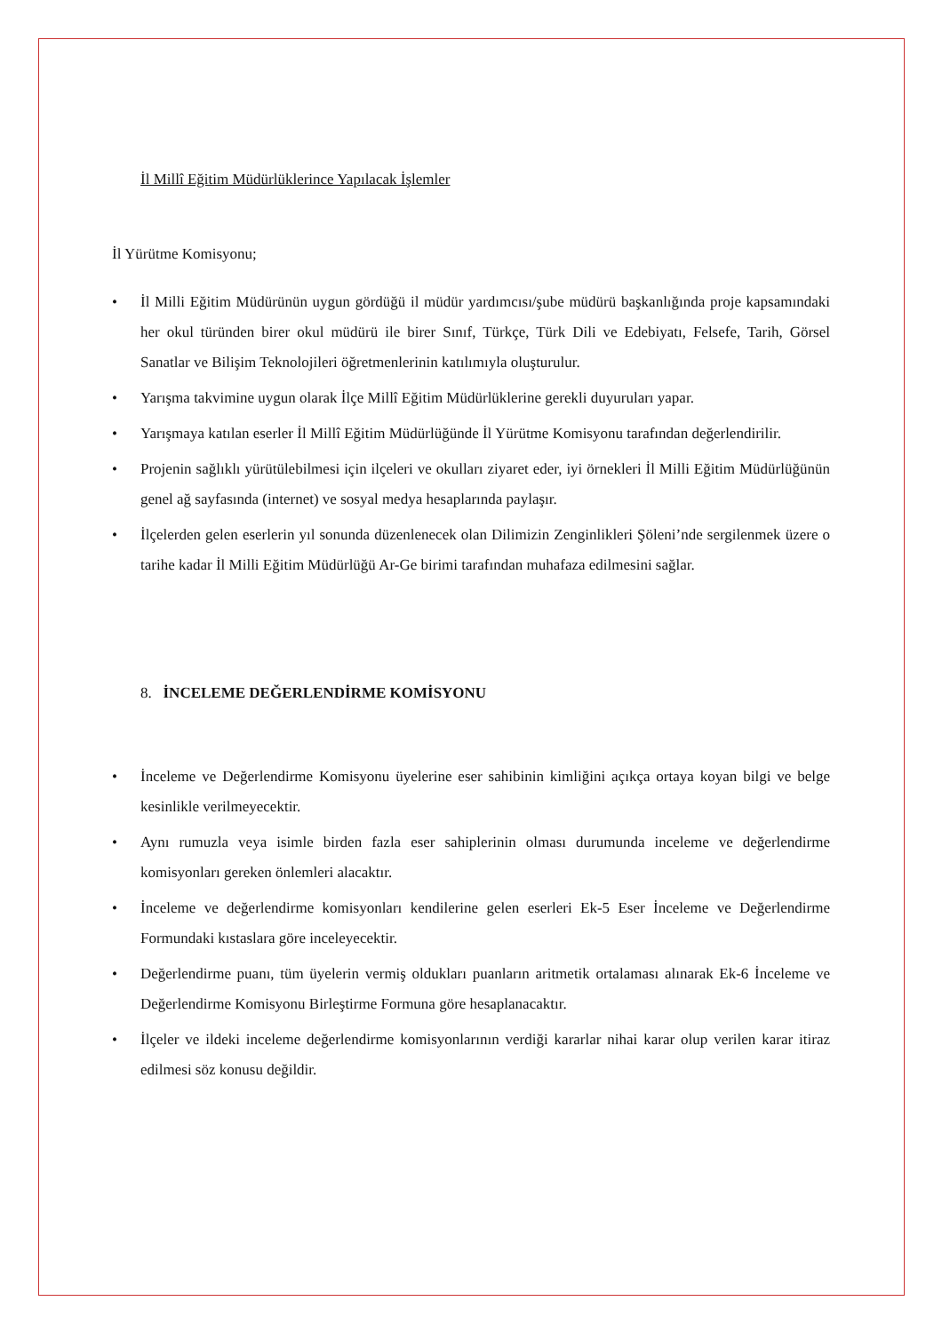İl Millî Eğitim Müdürlüklerince Yapılacak İşlemler
İl Yürütme Komisyonu;
• İl Milli Eğitim Müdürünün uygun gördüğü il müdür yardımcısı/şube müdürü başkanlığında proje kapsamındaki her okul türünden birer okul müdürü ile birer Sınıf, Türkçe, Türk Dili ve Edebiyatı, Felsefe, Tarih, Görsel Sanatlar ve Bilişim Teknolojileri öğretmenlerinin katılımıyla oluşturulur.
• Yarışma takvimine uygun olarak İlçe Millî Eğitim Müdürlüklerine gerekli duyuruları yapar.
• Yarışmaya katılan eserler İl Millî Eğitim Müdürlüğünde İl Yürütme Komisyonu tarafından değerlendirilir.
• Projenin sağlıklı yürütülebilmesi için ilçeleri ve okulları ziyaret eder, iyi örnekleri İl Milli Eğitim Müdürlüğünün genel ağ sayfasında (internet) ve sosyal medya hesaplarında paylaşır.
• İlçelerden gelen eserlerin yıl sonunda düzenlenecek olan Dilimizin Zenginlikleri Şöleni’nde sergilenmek üzere o tarihe kadar İl Milli Eğitim Müdürlüğü Ar-Ge birimi tarafından muhafaza edilmesini sağlar.
8. İNCELEME DEĞERLENDİRME KOMİSYONU
• İnceleme ve Değerlendirme Komisyonu üyelerine eser sahibinin kimliğini açıkça ortaya koyan bilgi ve belge kesinlikle verilmeyecektir.
• Aynı rumuzla veya isimle birden fazla eser sahiplerinin olması durumunda inceleme ve değerlendirme komisyonları gereken önlemleri alacaktır.
• İnceleme ve değerlendirme komisyonları kendilerine gelen eserleri Ek-5 Eser İnceleme ve Değerlendirme Formundaki kıstaslara göre inceleyecektir.
• Değerlendirme puanı, tüm üyelerin vermiş oldukları puanların aritmetik ortalaması alınarak Ek-6 İnceleme ve Değerlendirme Komisyonu Birleştirme Formuna göre hesaplanacaktır.
• İlçeler ve ildeki inceleme değerlendirme komisyonlarının verdiği kararlar nihai karar olup verilen karar itiraz edilmesi söz konusu değildir.